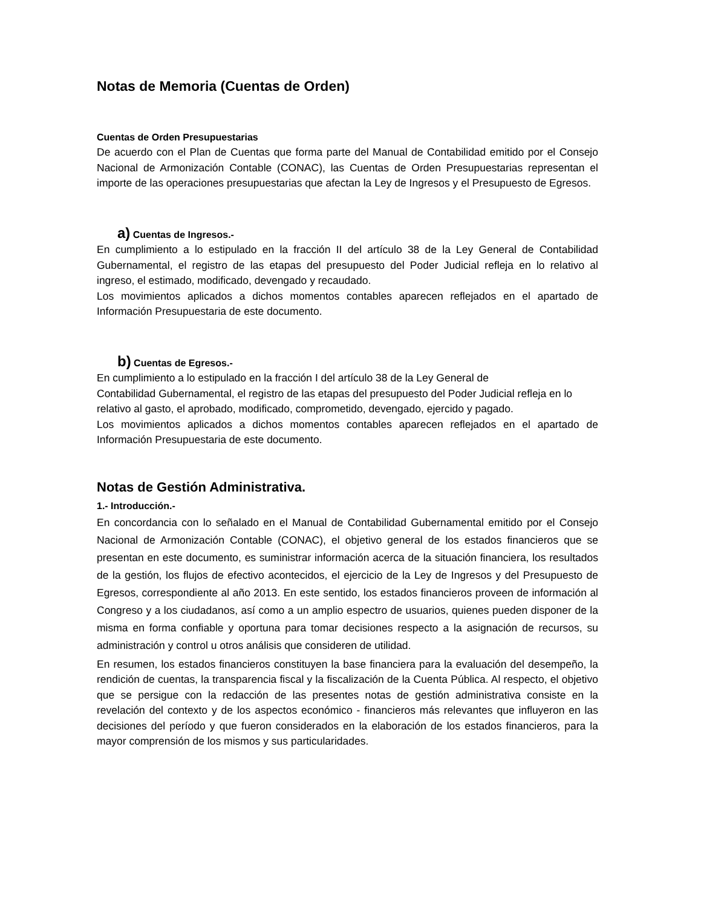Notas de Memoria (Cuentas de Orden)
Cuentas de Orden Presupuestarias
De acuerdo con el Plan de Cuentas que forma parte del Manual de Contabilidad emitido por el Consejo Nacional de Armonización Contable (CONAC), las Cuentas de Orden Presupuestarias representan el importe de las operaciones presupuestarias que afectan la Ley de Ingresos y el Presupuesto de Egresos.
a) Cuentas de Ingresos.-
En cumplimiento a lo estipulado en la fracción II del artículo 38 de la Ley General de Contabilidad Gubernamental, el registro de las etapas del presupuesto del Poder Judicial refleja en lo relativo al ingreso, el estimado, modificado, devengado y recaudado.
Los movimientos aplicados a dichos momentos contables aparecen reflejados en el apartado de Información Presupuestaria de este documento.
b) Cuentas de Egresos.-
En cumplimiento a lo estipulado en la fracción I del artículo 38 de la Ley General de
Contabilidad Gubernamental, el registro de las etapas del presupuesto del Poder Judicial refleja en lo relativo al gasto, el aprobado, modificado, comprometido, devengado, ejercido y pagado.
Los movimientos aplicados a dichos momentos contables aparecen reflejados en el apartado de Información Presupuestaria de este documento.
Notas de Gestión Administrativa.
1.- Introducción.-
En concordancia con lo señalado en el Manual de Contabilidad Gubernamental emitido por el Consejo Nacional de Armonización Contable (CONAC), el objetivo general de los estados financieros que se presentan en este documento, es suministrar información acerca de la situación financiera, los resultados de la gestión, los flujos de efectivo acontecidos, el ejercicio de la Ley de Ingresos y del Presupuesto de Egresos, correspondiente al año 2013. En este sentido, los estados financieros proveen de información al Congreso y a los ciudadanos, así como a un amplio espectro de usuarios, quienes pueden disponer de la misma en forma confiable y oportuna para tomar decisiones respecto a la asignación de recursos, su administración y control u otros análisis que consideren de utilidad.
En resumen, los estados financieros constituyen la base financiera para la evaluación del desempeño, la rendición de cuentas, la transparencia fiscal y la fiscalización de la Cuenta Pública. Al respecto, el objetivo que se persigue con la redacción de las presentes notas de gestión administrativa consiste en la revelación del contexto y de los aspectos económico - financieros más relevantes que influyeron en las decisiones del período y que fueron considerados en la elaboración de los estados financieros, para la mayor comprensión de los mismos y sus particularidades.